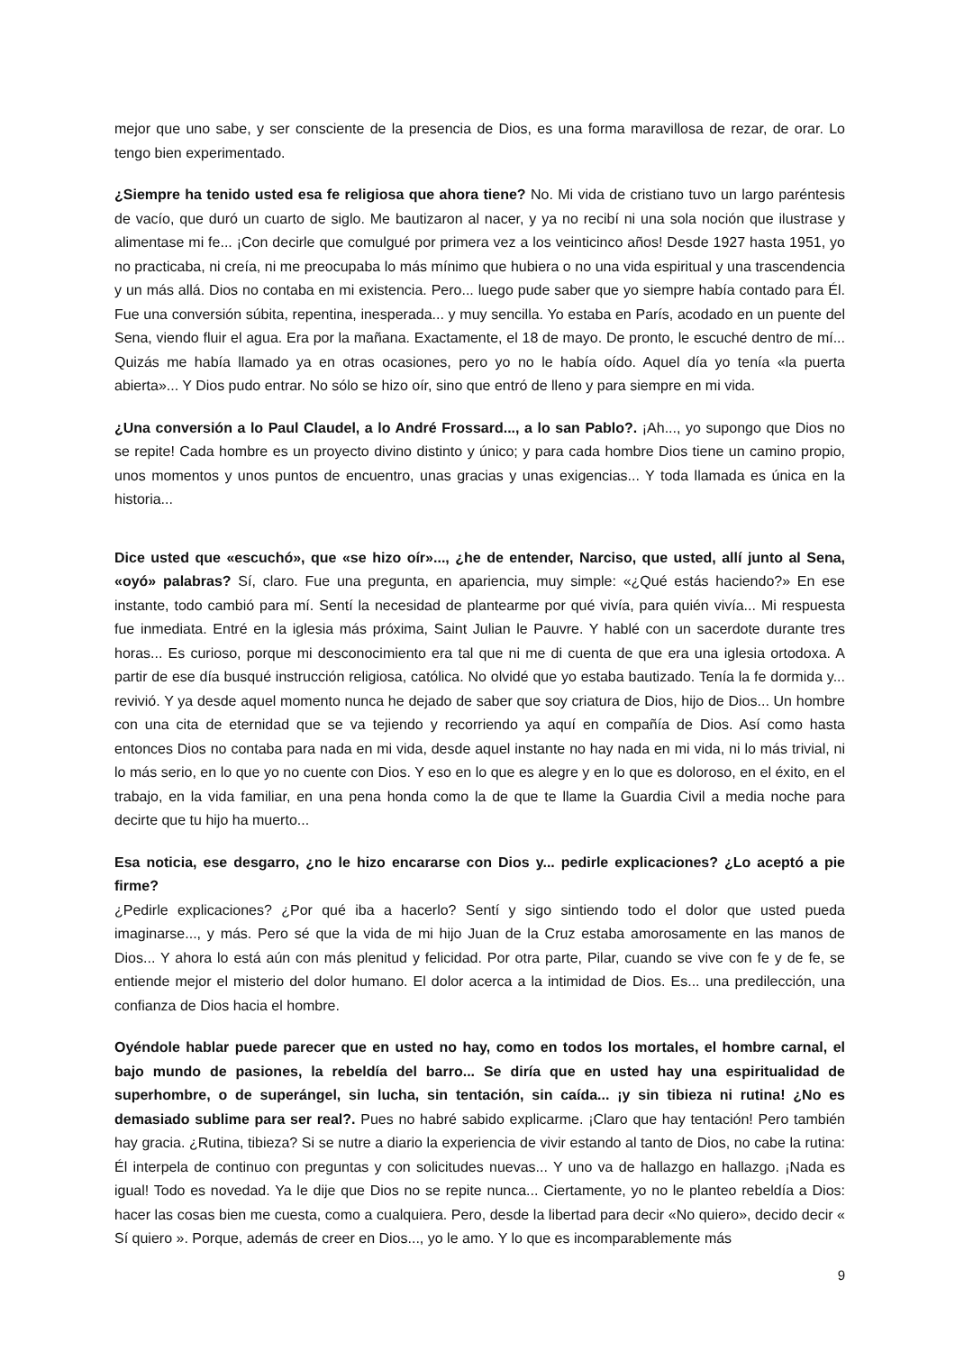mejor que uno sabe, y ser consciente de la presencia de Dios, es una forma maravillosa de rezar, de orar. Lo tengo bien experimentado.
¿Siempre ha tenido usted esa fe religiosa que ahora tiene? No. Mi vida de cristiano tuvo un largo paréntesis de vacío, que duró un cuarto de siglo. Me bautizaron al nacer, y ya no recibí ni una sola noción que ilustrase y alimentase mi fe... ¡Con decirle que comulgué por primera vez a los veinticinco años! Desde 1927 hasta 1951, yo no practicaba, ni creía, ni me preocupaba lo más mínimo que hubiera o no una vida espiritual y una trascendencia y un más allá. Dios no contaba en mi existencia. Pero... luego pude saber que yo siempre había contado para Él. Fue una conversión súbita, repentina, inesperada... y muy sencilla. Yo estaba en París, acodado en un puente del Sena, viendo fluir el agua. Era por la mañana. Exactamente, el 18 de mayo. De pronto, le escuché dentro de mí... Quizás me había llamado ya en otras ocasiones, pero yo no le había oído. Aquel día yo tenía «la puerta abierta»... Y Dios pudo entrar. No sólo se hizo oír, sino que entró de lleno y para siempre en mi vida.
¿Una conversión a lo Paul Claudel, a lo André Frossard..., a lo san Pablo?. ¡Ah..., yo supongo que Dios no se repite! Cada hombre es un proyecto divino distinto y único; y para cada hombre Dios tiene un camino propio, unos momentos y unos puntos de encuentro, unas gracias y unas exigencias... Y toda llamada es única en la historia...
Dice usted que «escuchó», que «se hizo oír»..., ¿he de entender, Narciso, que usted, allí junto al Sena, «oyó» palabras? Sí, claro. Fue una pregunta, en apariencia, muy simple: «¿Qué estás haciendo?» En ese instante, todo cambió para mí. Sentí la necesidad de plantearme por qué vivía, para quién vivía... Mi respuesta fue inmediata. Entré en la iglesia más próxima, Saint Julian le Pauvre. Y hablé con un sacerdote durante tres horas... Es curioso, porque mi desconocimiento era tal que ni me di cuenta de que era una iglesia ortodoxa. A partir de ese día busqué instrucción religiosa, católica. No olvidé que yo estaba bautizado. Tenía la fe dormida y... revivió. Y ya desde aquel momento nunca he dejado de saber que soy criatura de Dios, hijo de Dios... Un hombre con una cita de eternidad que se va tejiendo y recorriendo ya aquí en compañía de Dios. Así como hasta entonces Dios no contaba para nada en mi vida, desde aquel instante no hay nada en mi vida, ni lo más trivial, ni lo más serio, en lo que yo no cuente con Dios. Y eso en lo que es alegre y en lo que es doloroso, en el éxito, en el trabajo, en la vida familiar, en una pena honda como la de que te llame la Guardia Civil a media noche para decirte que tu hijo ha muerto...
Esa noticia, ese desgarro, ¿no le hizo encararse con Dios y... pedirle explicaciones? ¿Lo aceptó a pie firme?
¿Pedirle explicaciones? ¿Por qué iba a hacerlo? Sentí y sigo sintiendo todo el dolor que usted pueda imaginarse..., y más. Pero sé que la vida de mi hijo Juan de la Cruz estaba amorosamente en las manos de Dios... Y ahora lo está aún con más plenitud y felicidad. Por otra parte, Pilar, cuando se vive con fe y de fe, se entiende mejor el misterio del dolor humano. El dolor acerca a la intimidad de Dios. Es... una predilección, una confianza de Dios hacia el hombre.
Oyéndole hablar puede parecer que en usted no hay, como en todos los mortales, el hombre carnal, el bajo mundo de pasiones, la rebeldía del barro... Se diría que en usted hay una espiritualidad de superhombre, o de superángel, sin lucha, sin tentación, sin caída... ¡y sin tibieza ni rutina! ¿No es demasiado sublime para ser real?. Pues no habré sabido explicarme. ¡Claro que hay tentación! Pero también hay gracia. ¿Rutina, tibieza? Si se nutre a diario la experiencia de vivir estando al tanto de Dios, no cabe la rutina: Él interpela de continuo con preguntas y con solicitudes nuevas... Y uno va de hallazgo en hallazgo. ¡Nada es igual! Todo es novedad. Ya le dije que Dios no se repite nunca... Ciertamente, yo no le planteo rebeldía a Dios: hacer las cosas bien me cuesta, como a cualquiera. Pero, desde la libertad para decir «No quiero», decido decir « Sí quiero ». Porque, además de creer en Dios..., yo le amo. Y lo que es incomparablemente más
9